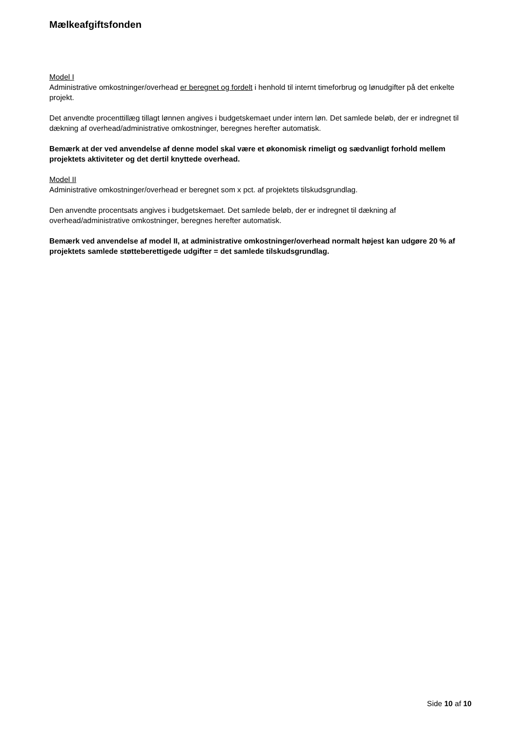Mælkeafgiftsfonden
Model I
Administrative omkostninger/overhead er beregnet og fordelt i henhold til internt timeforbrug og lønudgifter på det enkelte projekt.
Det anvendte procenttillæg tillagt lønnen angives i budgetskemaet under intern løn. Det samlede beløb, der er indregnet til dækning af overhead/administrative omkostninger, beregnes herefter automatisk.
Bemærk at der ved anvendelse af denne model skal være et økonomisk rimeligt og sædvanligt forhold mellem projektets aktiviteter og det dertil knyttede overhead.
Model II
Administrative omkostninger/overhead er beregnet som x pct. af projektets tilskudsgrundlag.
Den anvendte procentsats angives i budgetskemaet. Det samlede beløb, der er indregnet til dækning af overhead/administrative omkostninger, beregnes herefter automatisk.
Bemærk ved anvendelse af model II, at administrative omkostninger/overhead normalt højest kan udgøre 20 % af projektets samlede støtteberettigede udgifter = det samlede tilskudsgrundlag.
Side 10 af 10